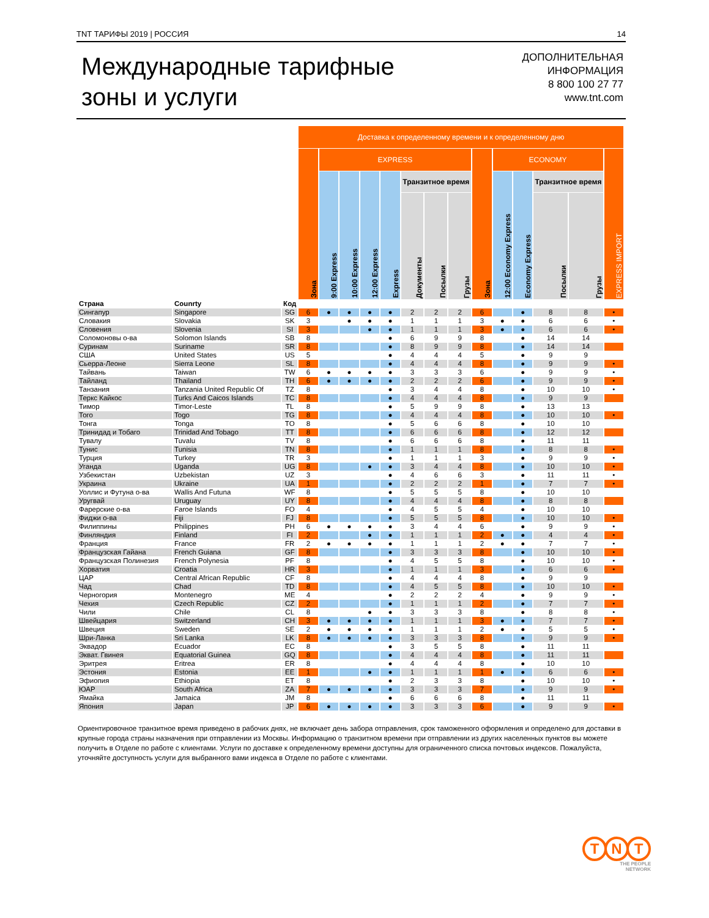TNT ТАРИФЫ 2019 | РОССИЯ 14
Международные тарифные
зоны и услуги
ДОПОЛНИТЕЛЬНАЯ
ИНФОРМАЦИЯ
8 800 100 27 77
www.tnt.com
| | | | Доставка к определенному времени и к определенному дню | | | | | | | | | | | | | |
| --- | --- | --- | --- | --- | --- | --- | --- | --- | --- | --- | --- | --- | --- | --- | --- | --- |
| | | | Зона | EXPRESS | | | | | | | Зона | ECONOMY | | | | EXPRESS IMPORT |
| | | | | 9:00 Express | 10:00 Express | 12:00 Express | Express | Транзитное время | | | | 12:00 Economy Express | Economy Express | Транзитное время | | |
| | | | | | | | | Документы | Посылки | Грузы | | | | Посылки | Грузы | |
| Страна | Counrty | Код | | | | | | | | | | | | | | |
| Сингапур | Singapore | SG | 6 | ● | ● | ● | ● | 2 | 2 | 2 | 6 | | ● | 8 | 8 | • |
| Словакия | Slovakia | SK | 3 | | ● | ● | ● | 1 | 1 | 1 | 3 | ● | ● | 6 | 6 | • |
| Словения | Slovenia | SI | 3 | | | ● | ● | 1 | 1 | 1 | 3 | ● | ● | 6 | 6 | • |
| Соломоновы о-ва | Solomon Islands | SB | 8 | | | | ● | 6 | 9 | 9 | 8 | | ● | 14 | 14 | |
| Суринам | Suriname | SR | 8 | | | | ● | 8 | 9 | 9 | 8 | | ● | 14 | 14 | |
| США | United States | US | 5 | | | | ● | 4 | 4 | 4 | 5 | | ● | 9 | 9 | |
| Сьерра-Леоне | Sierra Leone | SL | 8 | | | | ● | 4 | 4 | 4 | 8 | | ● | 9 | 9 | • |
| Тайвань | Taiwan | TW | 6 | ● | ● | ● | ● | 3 | 3 | 3 | 6 | | ● | 9 | 9 | • |
| Тайланд | Thailand | TH | 6 | ● | ● | ● | ● | 2 | 2 | 2 | 6 | | ● | 9 | 9 | • |
| Танзания | Tanzania United Republic Of | TZ | 8 | | | | ● | 3 | 4 | 4 | 8 | | ● | 10 | 10 | • |
| Теркс Кайкос | Turks And Caicos Islands | TC | 8 | | | | ● | 4 | 4 | 4 | 8 | | ● | 9 | 9 | |
| Тимор | Timor-Leste | TL | 8 | | | | ● | 5 | 9 | 9 | 8 | | ● | 13 | 13 | |
| Того | Togo | TG | 8 | | | | ● | 4 | 4 | 4 | 8 | | ● | 10 | 10 | • |
| Тонга | Tonga | TO | 8 | | | | ● | 5 | 6 | 6 | 8 | | ● | 10 | 10 | |
| Тринидад и Тобаго | Trinidad And Tobago | TT | 8 | | | | ● | 6 | 6 | 6 | 8 | | ● | 12 | 12 | |
| Тувалу | Tuvalu | TV | 8 | | | | ● | 6 | 6 | 6 | 8 | | ● | 11 | 11 | |
| Тунис | Tunisia | TN | 8 | | | | ● | 1 | 1 | 1 | 8 | | ● | 8 | 8 | • |
| Турция | Turkey | TR | 3 | | | | ● | 1 | 1 | 1 | 3 | | ● | 9 | 9 | • |
| Уганда | Uganda | UG | 8 | | | ● | ● | 3 | 4 | 4 | 8 | | ● | 10 | 10 | • |
| Узбекистан | Uzbekistan | UZ | 3 | | | | ● | 4 | 6 | 6 | 3 | | ● | 11 | 11 | • |
| Украина | Ukraine | UA | 1 | | | | ● | 2 | 2 | 2 | 1 | | ● | 7 | 7 | • |
| Уоллис и Футуна о-ва | Wallis And Futuna | WF | 8 | | | | ● | 5 | 5 | 5 | 8 | | ● | 10 | 10 | |
| Уругвай | Uruguay | UY | 8 | | | | ● | 4 | 4 | 4 | 8 | | ● | 8 | 8 | |
| Фарерские о-ва | Faroe Islands | FO | 4 | | | | ● | 4 | 5 | 5 | 4 | | ● | 10 | 10 | |
| Фиджи о-ва | Fiji | FJ | 8 | | | | ● | 5 | 5 | 5 | 8 | | ● | 10 | 10 | • |
| Филиппины | Philippines | PH | 6 | ● | ● | ● | ● | 3 | 4 | 4 | 6 | | ● | 9 | 9 | • |
| Финляндия | Finland | FI | 2 | | | ● | ● | 1 | 1 | 1 | 2 | ● | ● | 4 | 4 | • |
| Франция | France | FR | 2 | ● | ● | ● | ● | 1 | 1 | 1 | 2 | ● | ● | 7 | 7 | • |
| Французская Гайана | French Guiana | GF | 8 | | | | ● | 3 | 3 | 3 | 8 | | ● | 10 | 10 | • |
| Французская Полинезия | French Polynesia | PF | 8 | | | | ● | 4 | 5 | 5 | 8 | | ● | 10 | 10 | • |
| Хорватия | Croatia | HR | 3 | | | | ● | 1 | 1 | 1 | 3 | | ● | 6 | 6 | • |
| ЦАР | Central African Republic | CF | 8 | | | | ● | 4 | 4 | 4 | 8 | | ● | 9 | 9 | |
| Чад | Chad | TD | 8 | | | | ● | 4 | 5 | 5 | 8 | | ● | 10 | 10 | • |
| Черногория | Montenegro | ME | 4 | | | | ● | 2 | 2 | 2 | 4 | | ● | 9 | 9 | • |
| Чехия | Czech Republic | CZ | 2 | | | | ● | 1 | 1 | 1 | 2 | | ● | 7 | 7 | • |
| Чили | Chile | CL | 8 | | | ● | ● | 3 | 3 | 3 | 8 | | ● | 8 | 8 | • |
| Швейцария | Switzerland | CH | 3 | ● | ● | ● | ● | 1 | 1 | 1 | 3 | ● | ● | 7 | 7 | • |
| Швеция | Sweden | SE | 2 | ● | ● | ● | ● | 1 | 1 | 1 | 2 | ● | ● | 5 | 5 | • |
| Шри-Ланка | Sri Lanka | LK | 8 | ● | ● | ● | ● | 3 | 3 | 3 | 8 | | ● | 9 | 9 | • |
| Эквадор | Ecuador | EC | 8 | | | | ● | 3 | 5 | 5 | 8 | | ● | 11 | 11 | |
| Экват. Гвинея | Equatorial Guinea | GQ | 8 | | | | ● | 4 | 4 | 4 | 8 | | ● | 11 | 11 | |
| Эритрея | Eritrea | ER | 8 | | | | ● | 4 | 4 | 4 | 8 | | ● | 10 | 10 | |
| Эстония | Estonia | EE | 1 | | | ● | ● | 1 | 1 | 1 | 1 | ● | ● | 6 | 6 | • |
| Эфиопия | Ethiopia | ET | 8 | | | | ● | 2 | 3 | 3 | 8 | | ● | 10 | 10 | • |
| ЮАР | South Africa | ZA | 7 | ● | ● | ● | ● | 3 | 3 | 3 | 7 | | ● | 9 | 9 | • |
| Ямайка | Jamaica | JM | 8 | | | | ● | 6 | 6 | 6 | 8 | | ● | 11 | 11 | |
| Япония | Japan | JP | 6 | ● | ● | ● | ● | 3 | 3 | 3 | 6 | | ● | 9 | 9 | • |
Ориентировочное транзитное время приведено в рабочих днях, не включает день забора отправления, срок таможенного оформления и определено для доставки в крупные города страны назначения при отправлении из Москвы. Информацию о транзитном времени при отправлении из других населенных пунктов вы можете получить в Отделе по работе с клиентами. Услуги по доставке к определенному времени доступны для ограниченного списка почтовых индексов. Пожалуйста, уточняйте доступность услуги для выбранного вами индекса в Отделе по работе с клиентами.
T N T
THE PEOPLE
NETWORK